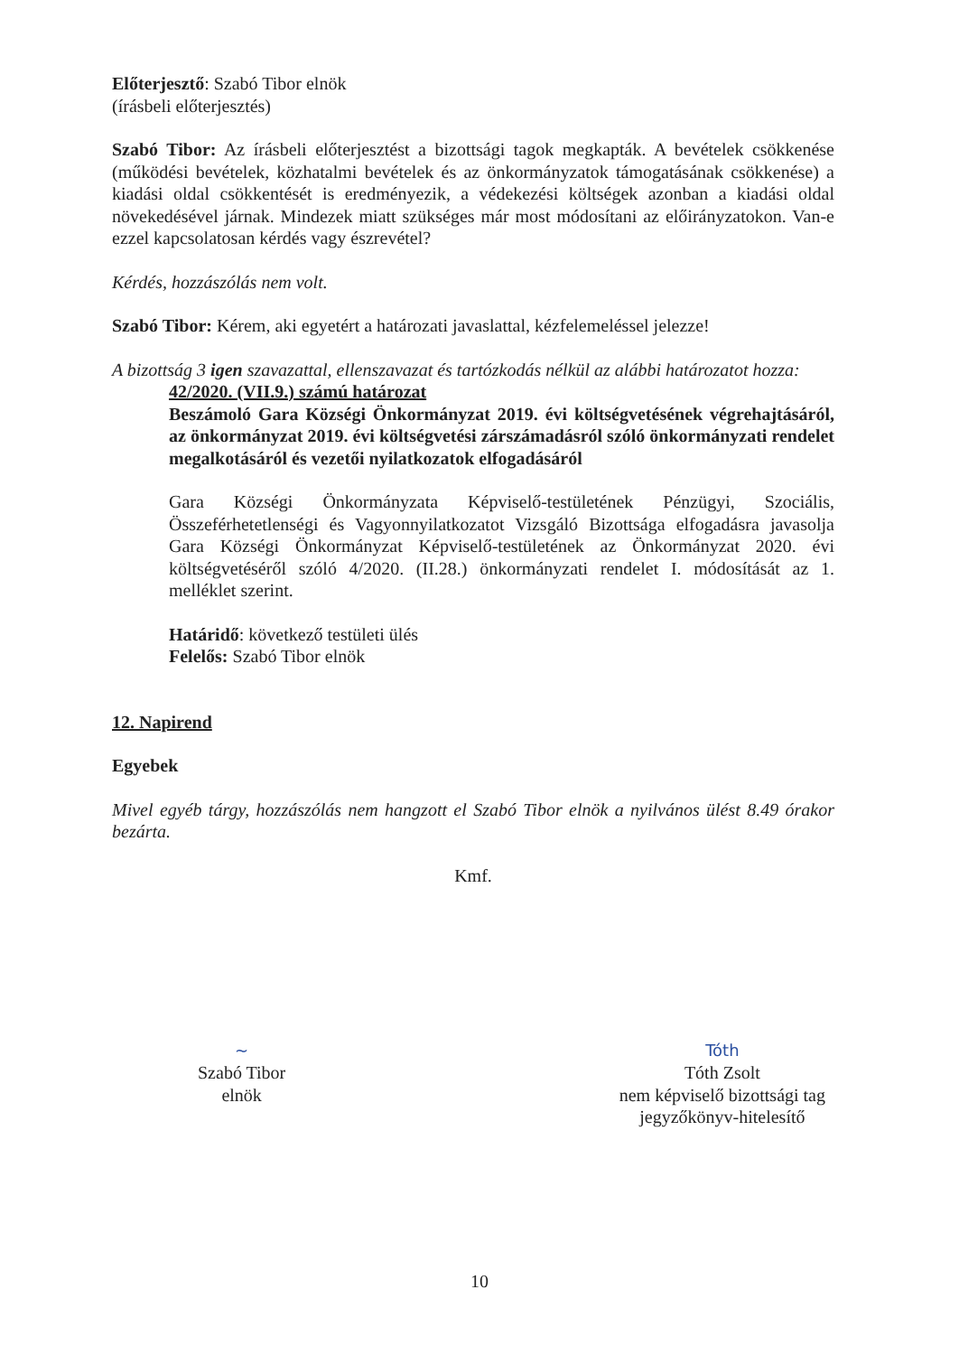Előterjesztő: Szabó Tibor elnök
(írásbeli előterjesztés)
Szabó Tibor: Az írásbeli előterjesztést a bizottsági tagok megkapták. A bevételek csökkenése (működési bevételek, közhatalmi bevételek és az önkormányzatok támogatásának csökkenése) a kiadási oldal csökkentését is eredményezik, a védekezési költségek azonban a kiadási oldal növekedésével járnak. Mindezek miatt szükséges már most módosítani az előirányzatokon. Van-e ezzel kapcsolatosan kérdés vagy észrevétel?
Kérdés, hozzászólás nem volt.
Szabó Tibor: Kérem, aki egyetért a határozati javaslattal, kézfelemeléssel jelezze!
A bizottság 3 igen szavazattal, ellenszavazat és tartózkodás nélkül az alábbi határozatot hozza:
42/2020. (VII.9.) számú határozat
Beszámoló Gara Községi Önkormányzat 2019. évi költségvetésének végrehajtásáról, az önkormányzat 2019. évi költségvetési zárszámadásról szóló önkormányzati rendelet megalkotásáról és vezetői nyilatkozatok elfogadásáról
Gara Községi Önkormányzata Képviselő-testületének Pénzügyi, Szociális, Összeférhetetlenségi és Vagyonnyilatkozatot Vizsgáló Bizottsága elfogadásra javasolja Gara Községi Önkormányzat Képviselő-testületének az Önkormányzat 2020. évi költségvetéséről szóló 4/2020. (II.28.) önkormányzati rendelet I. módosítását az 1. melléklet szerint.
Határidő: következő testületi ülés
Felelős: Szabó Tibor elnök
12. Napirend
Egyebek
Mivel egyéb tárgy, hozzászólás nem hangzott el Szabó Tibor elnök a nyilvános ülést 8.49 órakor bezárta.
Kmf.
~
Szabó Tibor
elnök
Tóth
Tóth Zsolt
nem képviselő bizottsági tag
jegyzőkönyv-hitelesítő
10